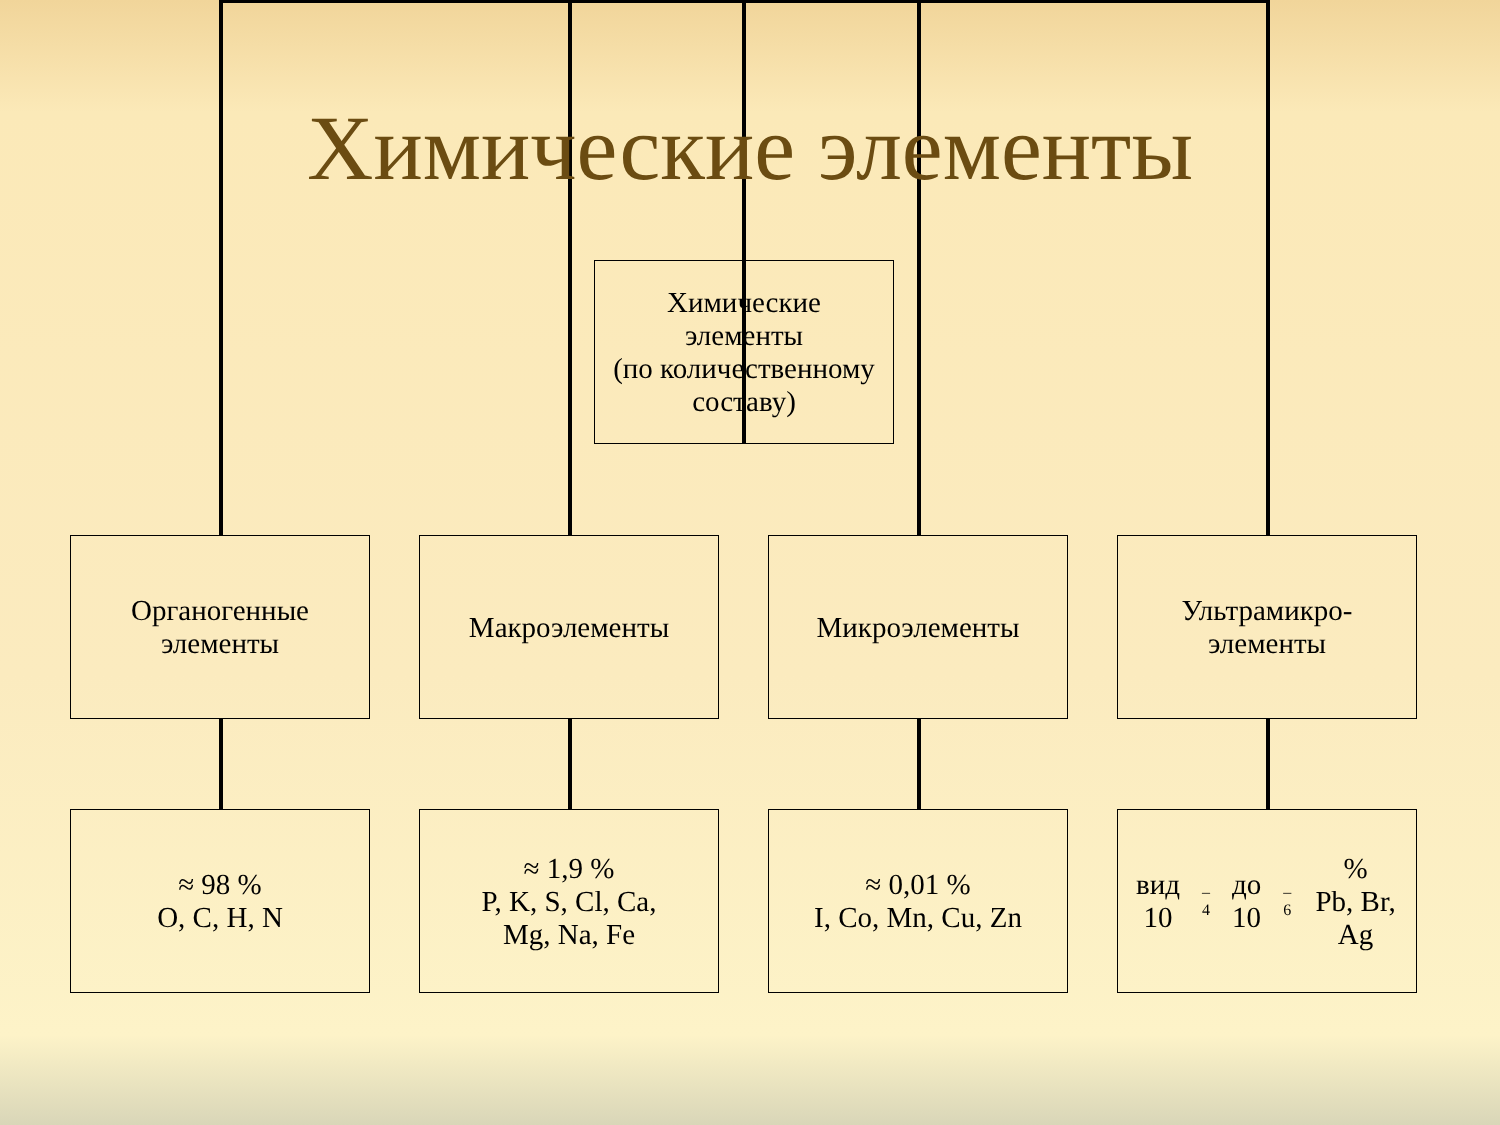Химические элементы
Химические
элементы
(по количественному
составу)
Органогенные
элементы
Макроэлементы Микроэлементы
Ультрамикро-
элементы
≈ 98 %
O, C, H, N
≈ 1,9 %
P, K, S, Cl, Ca,
Mg, Na, Fe
≈ 0,01 %
I, Co, Mn, Cu, Zn
вид 10<sup>–4</sup> до 10<sup>–6</sup> %
Pb, Br, Ag